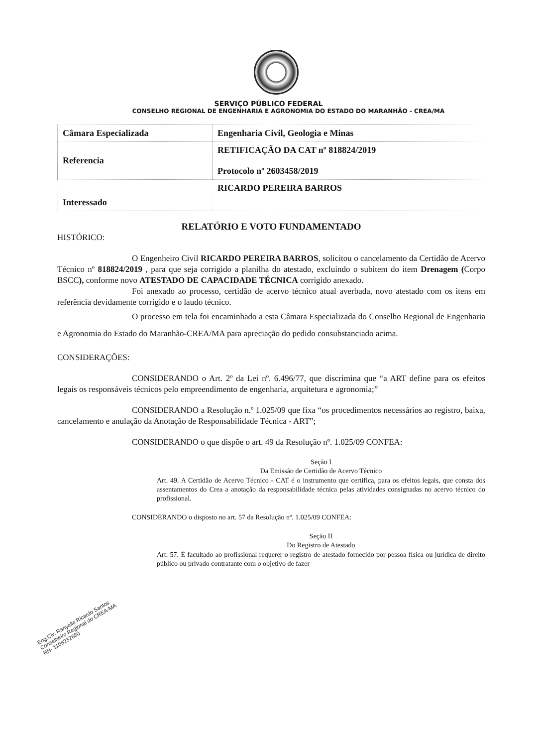SERVIÇO PÚBLICO FEDERAL
CONSELHO REGIONAL DE ENGENHARIA E AGRONOMIA DO ESTADO DO MARANHÃO - CREA/MA
| Câmara Especializada | Engenharia Civil, Geologia e Minas |
| Referencia | RETIFICAÇÃO DA CAT nº 818824/2019 Protocolo nº 2603458/2019 |
| Interessado | RICARDO PEREIRA BARROS |
RELATÓRIO E VOTO FUNDAMENTADO
HISTÓRICO:
O Engenheiro Civil RICARDO PEREIRA BARROS, solicitou o cancelamento da Certidão de Acervo Técnico nº 818824/2019 , para que seja corrigido a planilha do atestado, excluindo o subitem do item Drenagem (Corpo BSCC), conforme novo ATESTADO DE CAPACIDADE TÉCNICA corrigido anexado.
Foi anexado ao processo, certidão de acervo técnico atual averbada, novo atestado com os itens em referência devidamente corrigido e o laudo técnico.
O processo em tela foi encaminhado a esta Câmara Especializada do Conselho Regional de Engenharia e Agronomia do Estado do Maranhão-CREA/MA para apreciação do pedido consubstanciado acima.
CONSIDERAÇÕES:
CONSIDERANDO o Art. 2º da Lei nº. 6.496/77, que discrimina que “a ART define para os efeitos legais os responsáveis técnicos pelo empreendimento de engenharia, arquitetura e agronomia;”
CONSIDERANDO a Resolução n.º 1.025/09 que fixa “os procedimentos necessários ao registro, baixa, cancelamento e anulação da Anotação de Responsabilidade Técnica - ART”;
CONSIDERANDO o que dispõe o art. 49 da Resolução nº. 1.025/09 CONFEA:
Seção I
Da Emissão de Certidão de Acervo Técnico
Art. 49. A Certidão de Acervo Técnico - CAT é o instrumento que certifica, para os efeitos legais, que consta dos assentamentos do Crea a anotação da responsabilidade técnica pelas atividades consignadas no acervo técnico do profissional.
CONSIDERANDO o disposto no art. 57 da Resolução nº. 1.025/09 CONFEA:
Seção II
Do Registro de Atestado
Art. 57. É facultado ao profissional requerer o registro de atestado fornecido por pessoa física ou jurídica de direito público ou privado contratante com o objetivo de fazer
Eng.Civ. Ranyelle Ricardo Santos
Conselheiro Regional do CREA-MA
RN- 1108232680